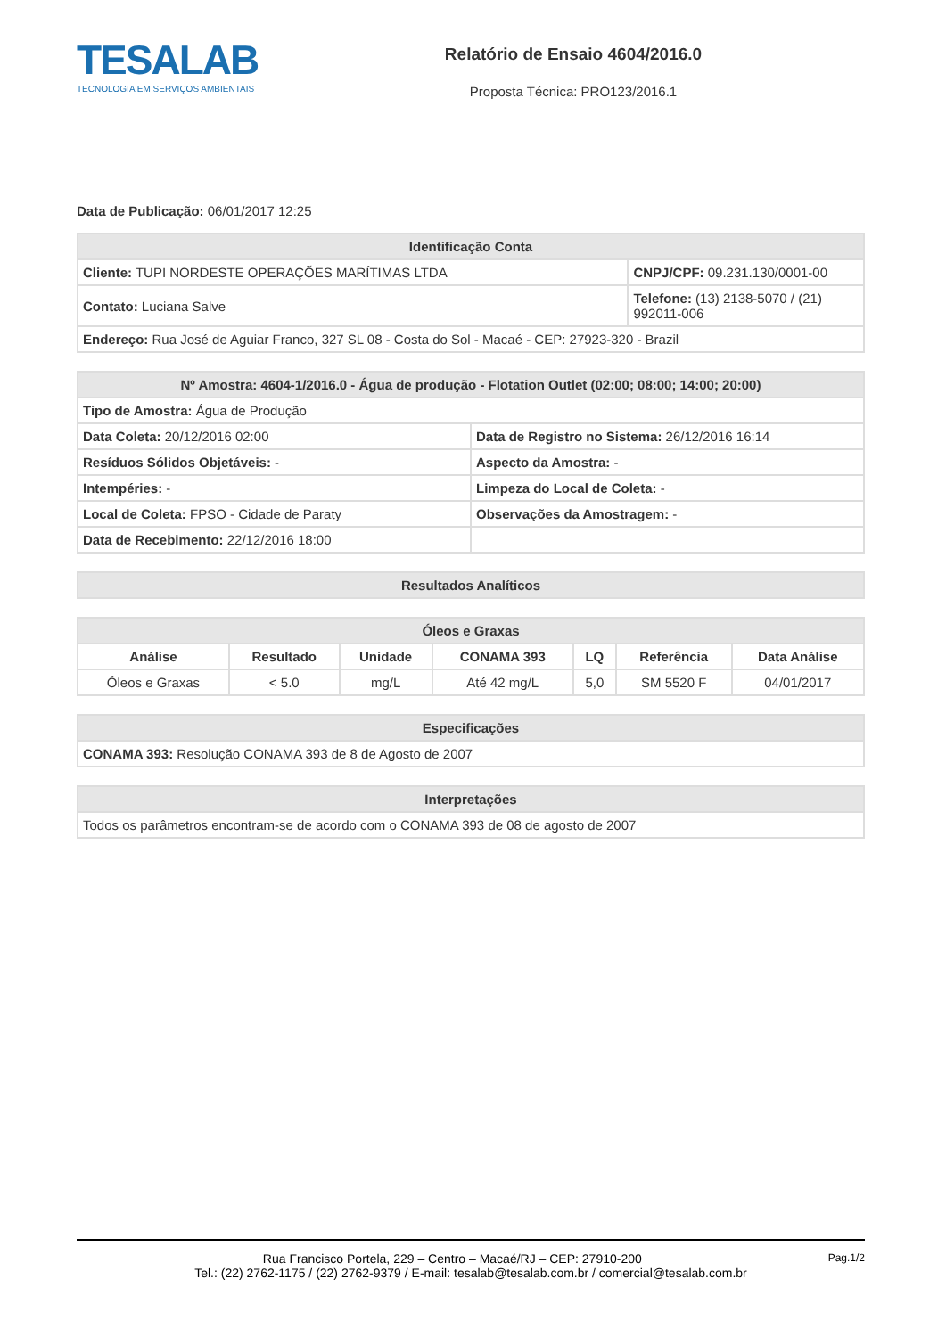TESALAB
TECNOLOGIA EM SERVIÇOS AMBIENTAIS
Relatório de Ensaio 4604/2016.0
Proposta Técnica: PRO123/2016.1
Data de Publicação: 06/01/2017 12:25
| Identificação Conta | |
| --- | --- |
| Cliente: TUPI NORDESTE OPERAÇÕES MARÍTIMAS LTDA | CNPJ/CPF: 09.231.130/0001-00 |
| Contato: Luciana Salve | Telefone: (13) 2138-5070 / (21) 992011-006 |
| Endereço: Rua José de Aguiar Franco, 327 SL 08 - Costa do Sol - Macaé - CEP: 27923-320 - Brazil | |
| Nº Amostra: 4604-1/2016.0 - Água de produção - Flotation Outlet (02:00; 08:00; 14:00; 20:00) | |
| --- | --- |
| Tipo de Amostra: Água de Produção | |
| Data Coleta: 20/12/2016 02:00 | Data de Registro no Sistema: 26/12/2016 16:14 |
| Resíduos Sólidos Objetáveis: - | Aspecto da Amostra: - |
| Intempéries: - | Limpeza do Local de Coleta: - |
| Local de Coleta: FPSO - Cidade de Paraty | Observações da Amostragem: - |
| Data de Recebimento: 22/12/2016 18:00 | |
| Resultados Analíticos |
| --- |
| Óleos e Graxas | | | | | | |
| --- | --- | --- | --- | --- | --- | --- |
| Análise | Resultado | Unidade | CONAMA 393 | LQ | Referência | Data Análise |
| Óleos e Graxas | < 5.0 | mg/L | Até 42 mg/L | 5,0 | SM 5520 F | 04/01/2017 |
| Especificações |
| --- |
| CONAMA 393: Resolução CONAMA 393 de 8 de Agosto de 2007 |
| Interpretações |
| --- |
| Todos os parâmetros encontram-se de acordo com o CONAMA 393 de 08 de agosto de 2007 |
Pag.1/2
Rua Francisco Portela, 229 – Centro – Macaé/RJ – CEP: 27910-200
Tel.: (22) 2762-1175 / (22) 2762-9379 / E-mail: tesalab@tesalab.com.br / comercial@tesalab.com.br